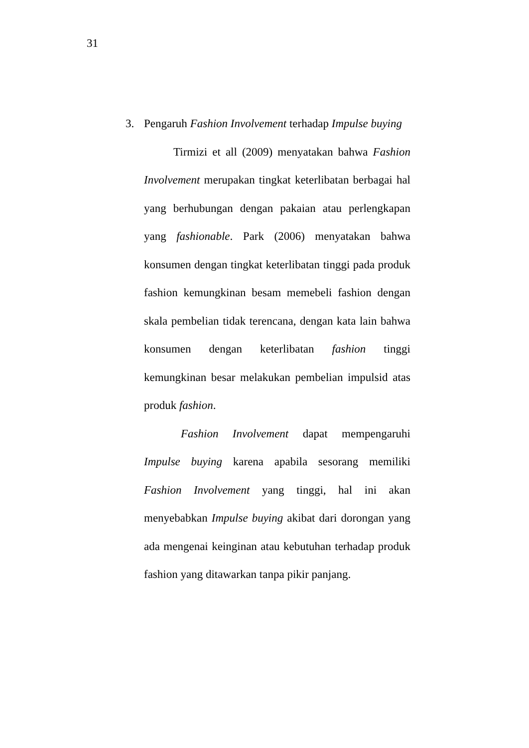31
3. Pengaruh Fashion Involvement terhadap Impulse buying
Tirmizi et all (2009) menyatakan bahwa Fashion Involvement merupakan tingkat keterlibatan berbagai hal yang berhubungan dengan pakaian atau perlengkapan yang fashionable. Park (2006) menyatakan bahwa konsumen dengan tingkat keterlibatan tinggi pada produk fashion kemungkinan besam memebeli fashion dengan skala pembelian tidak terencana, dengan kata lain bahwa konsumen dengan keterlibatan fashion tinggi kemungkinan besar melakukan pembelian impulsid atas produk fashion.
Fashion Involvement dapat mempengaruhi Impulse buying karena apabila sesorang memiliki Fashion Involvement yang tinggi, hal ini akan menyebabkan Impulse buying akibat dari dorongan yang ada mengenai keinginan atau kebutuhan terhadap produk fashion yang ditawarkan tanpa pikir panjang.